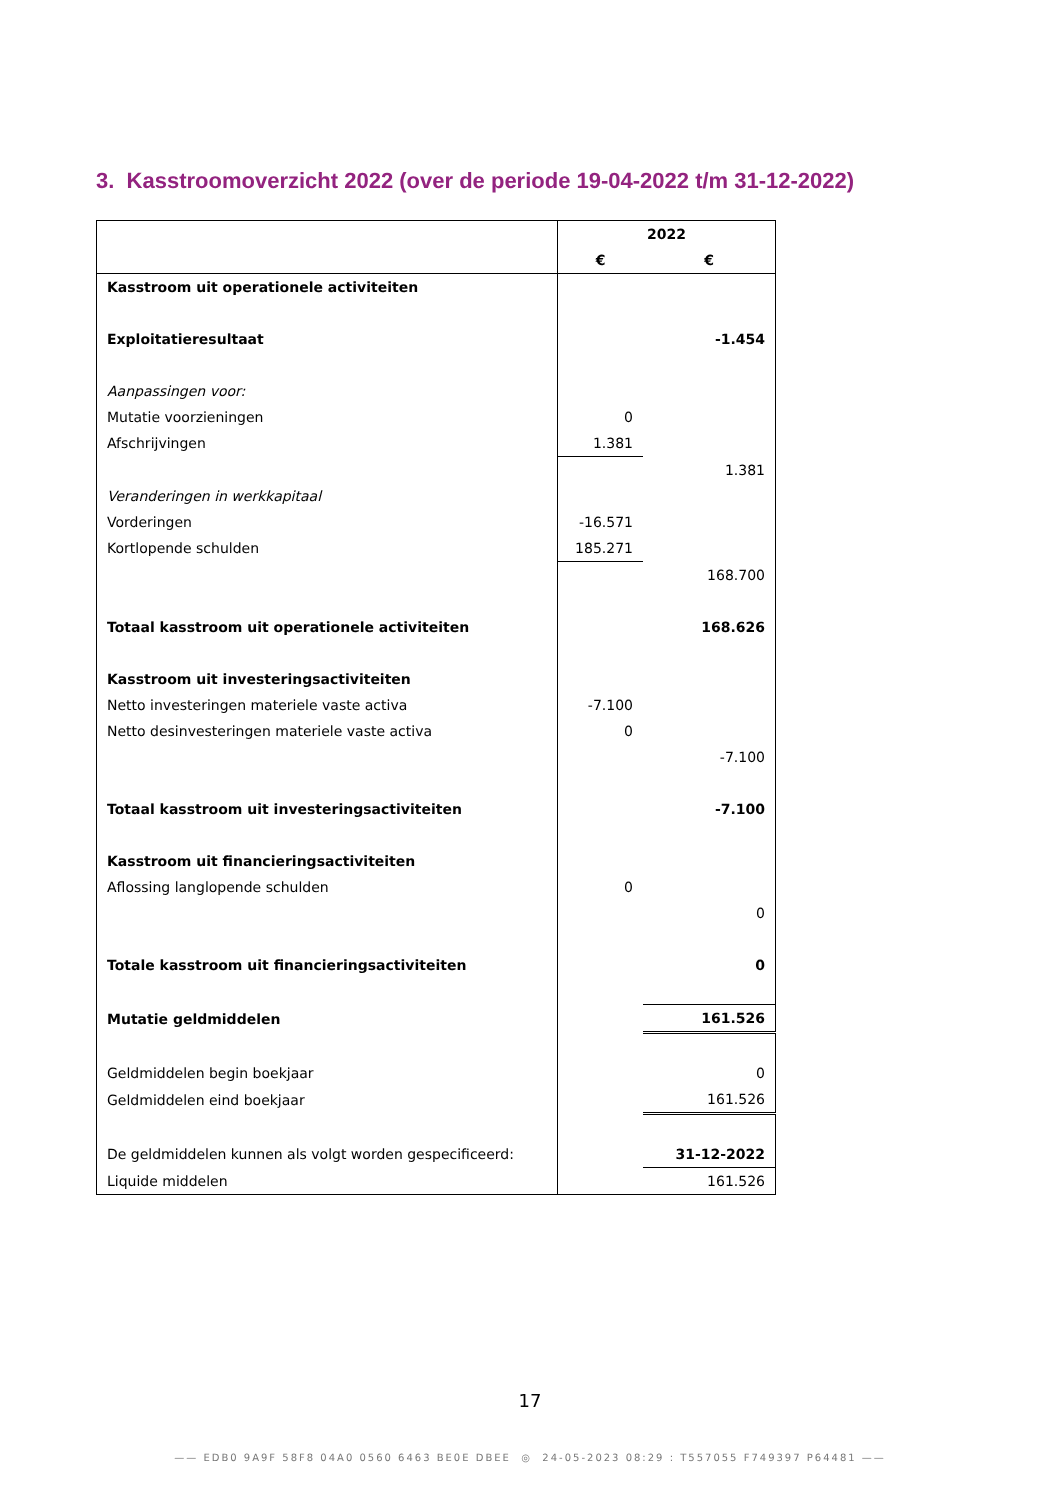3. Kasstroomoverzicht 2022 (over de periode 19-04-2022 t/m 31-12-2022)
| | 2022 | |
| | € | € |
| Kasstroom uit operationele activiteiten | | |
| Exploitatieresultaat | | -1.454 |
| Aanpassingen voor: | | |
| Mutatie voorzieningen | 0 | |
| Afschrijvingen | 1.381 | |
| | | 1.381 |
| Veranderingen in werkkapitaal | | |
| Vorderingen | -16.571 | |
| Kortlopende schulden | 185.271 | |
| | | 168.700 |
| Totaal kasstroom uit operationele activiteiten | | 168.626 |
| Kasstroom uit investeringsactiviteiten | | |
| Netto investeringen materiele vaste activa | -7.100 | |
| Netto desinvesteringen materiele vaste activa | 0 | |
| | | -7.100 |
| Totaal kasstroom uit investeringsactiviteiten | | -7.100 |
| Kasstroom uit financieringsactiviteiten | | |
| Aflossing langlopende schulden | 0 | |
| | | 0 |
| Totale kasstroom uit financieringsactiviteiten | | 0 |
| Mutatie geldmiddelen | | 161.526 |
| Geldmiddelen begin boekjaar | | 0 |
| Geldmiddelen eind boekjaar | | 161.526 |
| De geldmiddelen kunnen als volgt worden gespecificeerd: | | 31-12-2022 |
| Liquide middelen | | 161.526 |
17
—— EDB0 9A9F 58F8 04A0 0560 6463 BE0E DBEE ◎ 24-05-2023 08:29 : T557055 F749397 P64481 ——